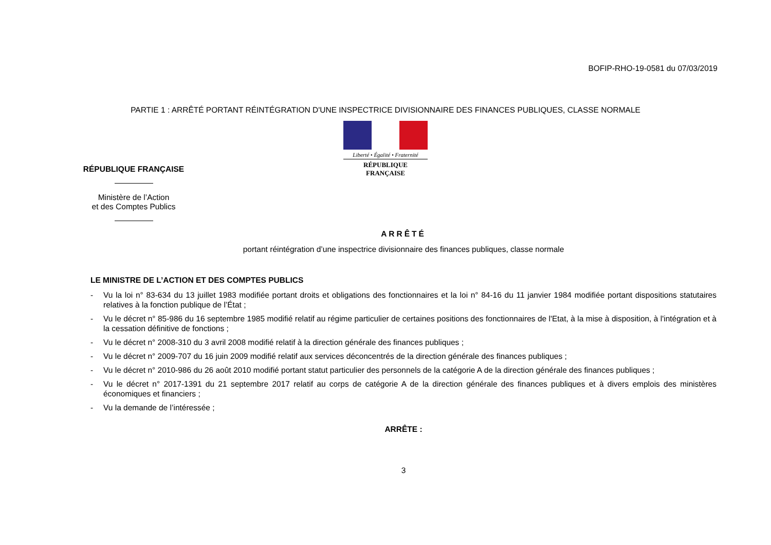BOFIP-RHO-19-0581 du 07/03/2019
PARTIE 1 : ARRÊTÉ PORTANT RÉINTÉGRATION D'UNE INSPECTRICE DIVISIONNAIRE DES FINANCES PUBLIQUES, CLASSE NORMALE
Liberté • Égalité • Fraternité
RÉPUBLIQUE FRANÇAISE
RÉPUBLIQUE FRANÇAISE
Ministère de l’Action
et des Comptes Publics
ARRÊTÉ
portant réintégration d’une inspectrice divisionnaire des finances publiques, classe normale
LE MINISTRE DE L’ACTION ET DES COMPTES PUBLICS
- Vu la loi n° 83-634 du 13 juillet 1983 modifiée portant droits et obligations des fonctionnaires et la loi n° 84-16 du 11 janvier 1984 modifiée portant dispositions statutaires relatives à la fonction publique de l’État ;
- Vu le décret n° 85-986 du 16 septembre 1985 modifié relatif au régime particulier de certaines positions des fonctionnaires de l'Etat, à la mise à disposition, à l'intégration et à la cessation définitive de fonctions ;
- Vu le décret n° 2008-310 du 3 avril 2008 modifié relatif à la direction générale des finances publiques ;
- Vu le décret n° 2009-707 du 16 juin 2009 modifié relatif aux services déconcentrés de la direction générale des finances publiques ;
- Vu le décret n° 2010-986 du 26 août 2010 modifié portant statut particulier des personnels de la catégorie A de la direction générale des finances publiques ;
- Vu le décret n° 2017-1391 du 21 septembre 2017 relatif au corps de catégorie A de la direction générale des finances publiques et à divers emplois des ministères économiques et financiers ;
- Vu la demande de l’intéressée ;
ARRÊTE :
3